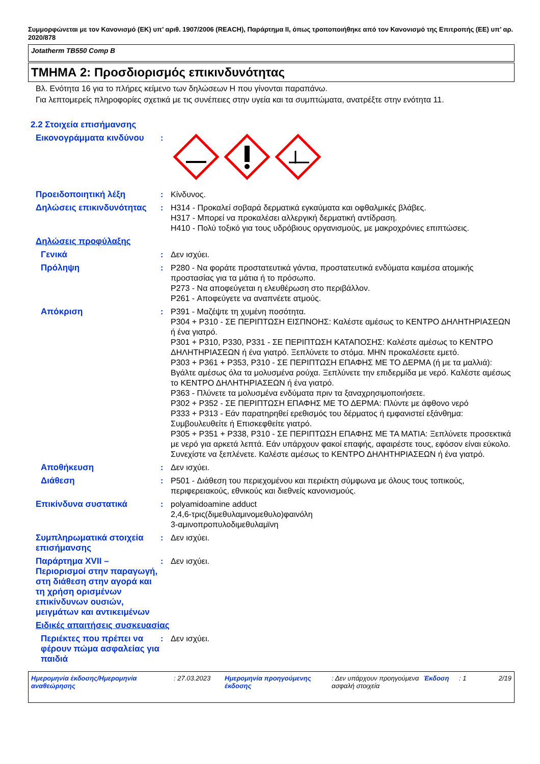Συμμορφώνεται με τον Κανονισμό (ΕΚ) υπ’ αριθ. 1907/2006 (REACH), Παράρτημα II, όπως τροποποιήθηκε από τον Κανονισμό της Επιτροπής (ΕΕ) υπ’ αρ. 2020/878
Jotatherm TB550 Comp B
ΤΜΗΜΑ 2: Προσδιορισμός επικινδυνότητας
Βλ. Ενότητα 16 για το πλήρες κείμενο των δηλώσεων H που γίνονται παραπάνω.
Για λεπτομερείς πληροφορίες σχετικά με τις συνέπειες στην υγεία και τα συμπτώματα, ανατρέξτε στην ενότητα 11.
2.2 Στοιχεία επισήμανσης
Εικονογράμματα κινδύνου :
Προειδοποιητική λέξη : Κίνδυνος.
Δηλώσεις επικινδυνότητας : H314 - Προκαλεί σοβαρά δερματικά εγκαύματα και οφθαλμικές βλάβες.
H317 - Μπορεί να προκαλέσει αλλεργική δερματική αντίδραση.
H410 - Πολύ τοξικό για τους υδρόβιους οργανισμούς, με μακροχρόνιες επιπτώσεις.
Δηλώσεις προφύλαξης
Γενικά : Δεν ισχύει.
Πρόληψη : P280 - Να φοράτε προστατευτικά γάντια, προστατευτικά ενδύματα καιμέσα ατομικής προστασίας για τα μάτια ή το πρόσωπο.
P273 - Να αποφεύγεται η ελευθέρωση στο περιβάλλον.
P261 - Αποφεύγετε να αναπνέετε ατμούς.
Απόκριση : P391 - Μαζέψτε τη χυμένη ποσότητα.
P304 + P310 - ΣΕ ΠΕΡΙΠΤΩΣΗ ΕΙΣΠΝΟΗΣ: Καλέστε αμέσως το ΚΕΝΤΡΟ ΔΗΛΗΤΗΡΙΑΣΕΩΝ ή ένα γιατρό.
P301 + P310, P330, P331 - ΣΕ ΠΕΡΙΠΤΩΣΗ ΚΑΤΑΠΟΣΗΣ: Καλέστε αμέσως το ΚΕΝΤΡΟ ΔΗΛΗΤΗΡΙΑΣΕΩΝ ή ένα γιατρό. Ξεπλύνετε το στόμα. ΜΗΝ προκαλέσετε εμετό.
P303 + P361 + P353, P310 - ΣΕ ΠΕΡΙΠΤΩΣΗ ΕΠΑΦΗΣ ΜΕ ΤΟ ΔΕΡΜΑ (ή με τα μαλλιά): Βγάλτε αμέσως όλα τα μολυσμένα ρούχα. Ξεπλύνετε την επιδερμίδα με νερό. Καλέστε αμέσως το ΚΕΝΤΡΟ ΔΗΛΗΤΗΡΙΑΣΕΩΝ ή ένα γιατρό.
P363 - Πλύνετε τα μολυσμένα ενδύματα πριν τα ξαναχρησιμοποιήσετε.
P302 + P352 - ΣΕ ΠΕΡΙΠΤΩΣΗ ΕΠΑΦΗΣ ΜΕ ΤΟ ΔΕΡΜΑ: Πλύντε με άφθονο νερό
P333 + P313 - Εάν παρατηρηθεί ερεθισμός του δέρματος ή εμφανιστεί εξάνθημα: Συμβουλευθείτε ή Επισκεφθείτε γιατρό.
P305 + P351 + P338, P310 - ΣΕ ΠΕΡΙΠΤΩΣΗ ΕΠΑΦΗΣ ΜΕ ΤΑ ΜΑΤΙΑ: Ξεπλύνετε προσεκτικά με νερό για αρκετά λεπτά. Εάν υπάρχουν φακοί επαφής, αφαιρέστε τους, εφόσον είναι εύκολο. Συνεχίστε να ξεπλένετε. Καλέστε αμέσως το ΚΕΝΤΡΟ ΔΗΛΗΤΗΡΙΑΣΕΩΝ ή ένα γιατρό.
Αποθήκευση : Δεν ισχύει.
Διάθεση : P501 - Διάθεση του περιεχομένου και περιέκτη σύμφωνα με όλους τους τοπικούς, περιφερειακούς, εθνικούς και διεθνείς κανονισμούς.
Επικίνδυνα συστατικά : polyamidoamine adduct
2,4,6-τρις(διμεθυλαμινομεθυλο)φαινόλη
3-αμινοπροπυλοδιμεθυλαμϊνη
Συμπληρωματικά στοιχεία επισήμανσης
: Δεν ισχύει.
Παράρτημα XVII – Περιορισμοί στην παραγωγή, στη διάθεση στην αγορά και τη χρήση ορισμένων επικίνδυνων ουσιών, μειγμάτων και αντικειμένων
: Δεν ισχύει.
Ειδικές απαιτήσεις συσκευασίας
Περιέκτες που πρέπει να φέρουν πώμα ασφαλείας για παιδιά
: Δεν ισχύει.
Ημερομηνία έκδοσης/Ημερομηνία αναθεώρησης
: 27.03.2023 Ημερομηνία προηγούμενης έκδοσης
: Δεν υπάρχουν προηγούμενα ασφαλή στοιχεία
Έκδοση : 1 2/19